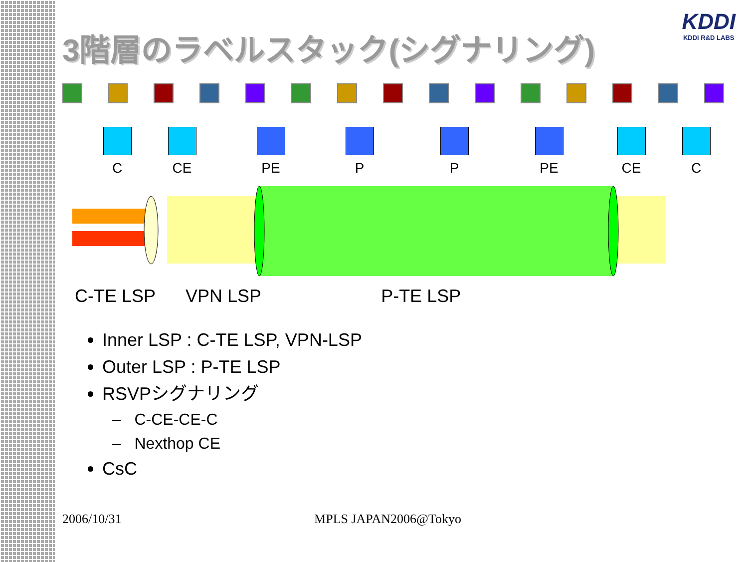KDDI
KDDI R&D LABS
3階層のラベルスタック(シグナリング)
C CE PE P P PE CE C
C-TE LSP VPN LSP P-TE LSP
Inner LSP : C-TE LSP, VPN-LSP
Outer LSP : P-TE LSP
RSVPシグナリング
– C-CE-CE-C
– Nexthop CE
CsC
2006/10/31 MPLS JAPAN2006@Tokyo